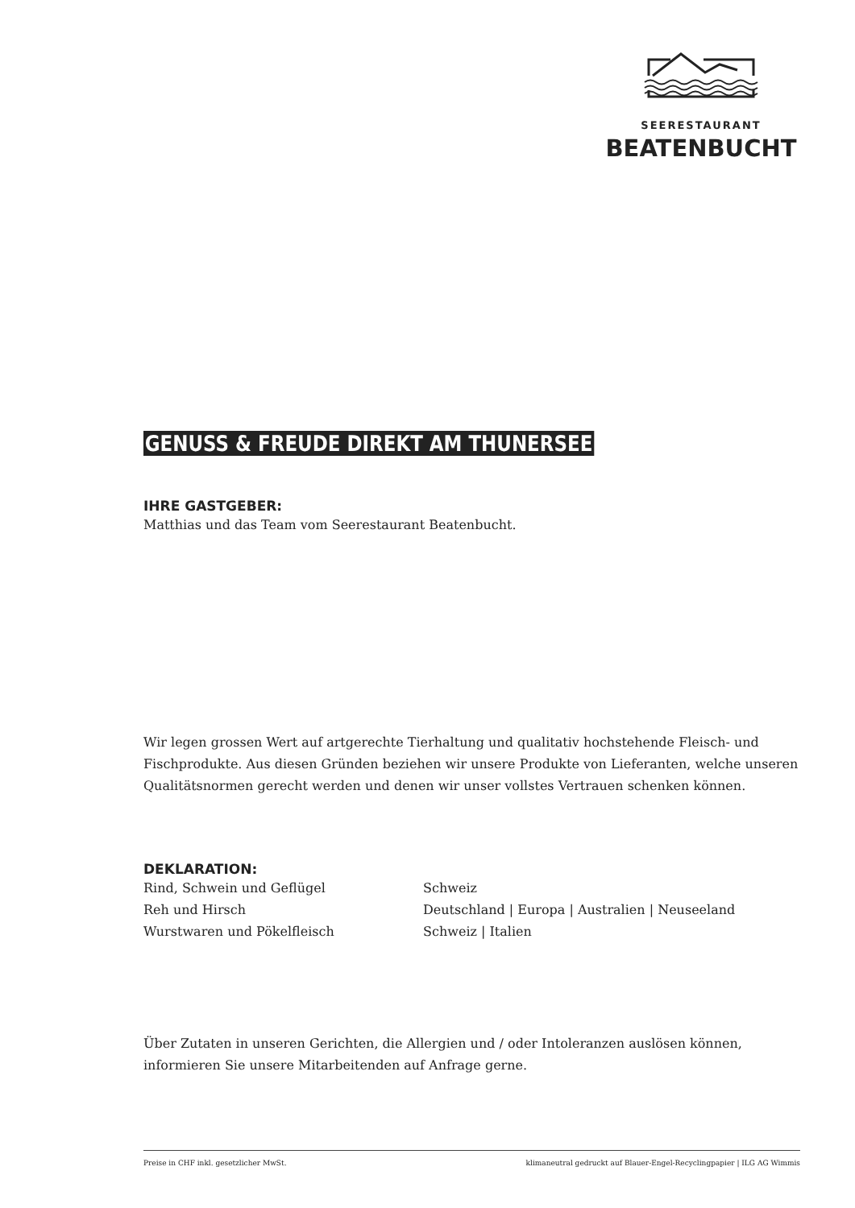SEERESTAURANT
BEATENBUCHT
GENUSS & FREUDE DIREKT AM THUNERSEE
IHRE GASTGEBER:
Matthias und das Team vom Seerestaurant Beatenbucht.
Wir legen grossen Wert auf artgerechte Tierhaltung und qualitativ hochstehende Fleisch- und Fischprodukte. Aus diesen Gründen beziehen wir unsere Produkte von Lieferanten, welche unseren Qualitätsnormen gerecht werden und denen wir unser vollstes Vertrauen schenken können.
DEKLARATION:
| Rind, Schwein und Geflügel | Schweiz |
| Reh und Hirsch | Deutschland / Europa / Australien / Neuseeland |
| Wurstwaren und Pökelfleisch | Schweiz / Italien |
Über Zutaten in unseren Gerichten, die Allergien und / oder Intoleranzen auslösen können, informieren Sie unsere Mitarbeitenden auf Anfrage gerne.
Preise in CHF inkl. gesetzlicher MwSt. klimaneutral gedruckt auf Blauer-Engel-Recyclingpapier | ILG AG Wimmis